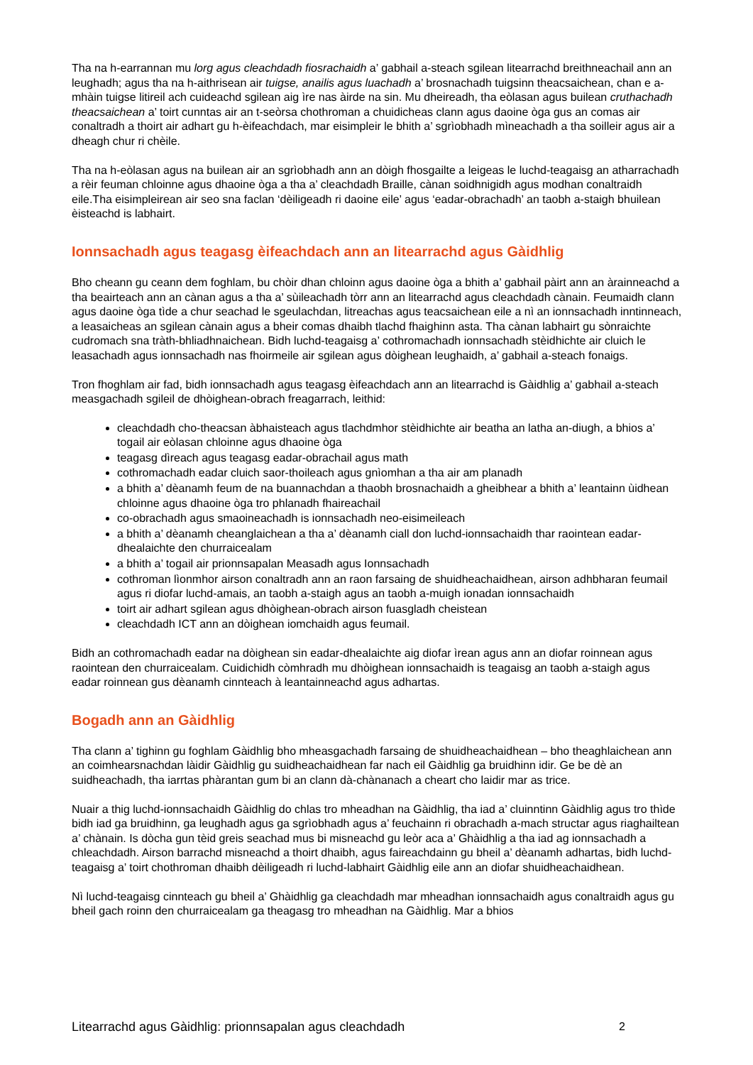Tha na h-earrannan mu lorg agus cleachdadh fiosrachaidh a’ gabhail a-steach sgilean litearrachd breithneachail ann an leughadh; agus tha na h-aithrisean air tuigse, anailis agus luachadh a’ brosnachadh tuigsinn theacsaichean, chan e a-mhàin tuigse litireil ach cuideachd sgilean aig ìre nas àirde na sin. Mu dheireadh, tha eòlasan agus builean cruthachadh theacsaichean a’ toirt cunntas air an t-seòrsa chothroman a chuidicheas clann agus daoine òga gus an comas air conaltradh a thoirt air adhart gu h-èifeachdach, mar eisimpleir le bhith a’ sgrìobhadh mìneachadh a tha soilleir agus air a dheagh chur ri chèile.
Tha na h-eòlasan agus na builean air an sgrìobhadh ann an dòigh fhosgailte a leigeas le luchd-teagaisg an atharrachadh a rèir feuman chloinne agus dhaoine òga a tha a’ cleachdadh Braille, cànan soidhnigidh agus modhan conaltraidh eile.Tha eisimpleirean air seo sna faclan ‘dèiligeadh ri daoine eile’ agus ‘eadar-obrachadh’ an taobh a-staigh bhuilean èisteachd is labhairt.
Ionnsachadh agus teagasg èifeachdach ann an litearrachd agus Gàidhlig
Bho cheann gu ceann dem foghlam, bu chòir dhan chloinn agus daoine òga a bhith a’ gabhail pàirt ann an àrainneachd a tha beairteach ann an cànan agus a tha a’ sùileachadh tòrr ann an litearrachd agus cleachdadh cànain. Feumaidh clann agus daoine òga tìde a chur seachad le sgeulachdan, litreachas agus teacsaichean eile a nì an ionnsachadh inntinneach, a leasaicheas an sgilean cànain agus a bheir comas dhaibh tlachd fhaighinn asta. Tha cànan labhairt gu sònraichte cudromach sna tràth-bhliadhnaichean. Bidh luchd-teagaisg a’ cothromachadh ionnsachadh stèidhichte air cluich le leasachadh agus ionnsachadh nas fhoirmeile air sgilean agus dòighean leughaidh, a’ gabhail a-steach fonaigs.
Tron fhoghlam air fad, bidh ionnsachadh agus teagasg èifeachdach ann an litearrachd is Gàidhlig a’ gabhail a-steach measgachadh sgileil de dhòighean-obrach freagarrach, leithid:
cleachdadh cho-theacsan àbhaisteach agus tlachdmhor stèidhichte air beatha an latha an-diugh, a bhios a’ togail air eòlasan chloinne agus dhaoine òga
teagasg dìreach agus teagasg eadar-obrachail agus math
cothromachadh eadar cluich saor-thoileach agus gnìomhan a tha air am planadh
a bhith a’ dèanamh feum de na buannachdan a thaobh brosnachaidh a gheibhear a bhith a’ leantainn ùidhean chloinne agus dhaoine òga tro phlanadh fhaireachail
co-obrachadh agus smaoineachadh is ionnsachadh neo-eisimeileach
a bhith a’ dèanamh cheanglaichean a tha a’ dèanamh ciall don luchd-ionnsachaidh thar raointean eadar-dhealaichte den churraicealam
a bhith a’ togail air prionnsapalan Measadh agus Ionnsachadh
cothroman lìonmhor airson conaltradh ann an raon farsaing de shuidheachaidhean, airson adhbharan feumail agus ri diofar luchd-amais, an taobh a-staigh agus an taobh a-muigh ionadan ionnsachaidh
toirt air adhart sgilean agus dhòighean-obrach airson fuasgladh cheistean
cleachdadh ICT ann an dòighean iomchaidh agus feumail.
Bidh an cothromachadh eadar na dòighean sin eadar-dhealaichte aig diofar ìrean agus ann an diofar roinnean agus raointean den churraicealam. Cuidichidh còmhradh mu dhòighean ionnsachaidh is teagaisg an taobh a-staigh agus eadar roinnean gus dèanamh cinnteach à leantainneachd agus adhartas.
Bogadh ann an Gàidhlig
Tha clann a’ tighinn gu foghlam Gàidhlig bho mheasgachadh farsaing de shuidheachaidhean – bho theaghlaichean ann an coimhearsnachdan làidir Gàidhlig gu suidheachaidhean far nach eil Gàidhlig ga bruidhinn idir. Ge be dè an suidheachadh, tha iarrtas phàrantan gum bi an clann dà-chànanach a cheart cho laidir mar as trice.
Nuair a thig luchd-ionnsachaidh Gàidhlig do chlas tro mheadhan na Gàidhlig, tha iad a’ cluinntinn Gàidhlig agus tro thìde bidh iad ga bruidhinn, ga leughadh agus ga sgrìobhadh agus a’ feuchainn ri obrachadh a-mach structar agus riaghailtean a’ chànain. Is dòcha gun tèid greis seachad mus bi misneachd gu leòr aca a’ Ghàidhlig a tha iad ag ionnsachadh a chleachdadh. Airson barrachd misneachd a thoirt dhaibh, agus faireachdainn gu bheil a’ dèanamh adhartas, bidh luchd-teagaisg a’ toirt chothroman dhaibh dèiligeadh ri luchd-labhairt Gàidhlig eile ann an diofar shuidheachaidhean.
Nì luchd-teagaisg cinnteach gu bheil a’ Ghàidhlig ga cleachdadh mar mheadhan ionnsachaidh agus conaltraidh agus gu bheil gach roinn den churraicealam ga theagasg tro mheadhan na Gàidhlig. Mar a bhios
Litearrachd agus Gàidhlig: prionnsapalan agus cleachdadh 2